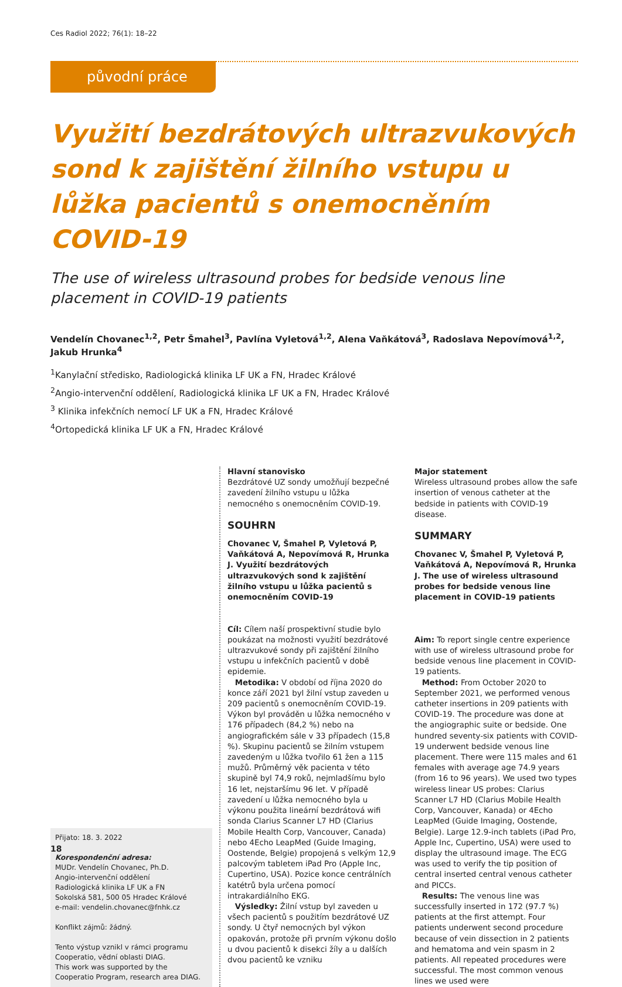Ces Radiol 2022; 76(1): 18–22
původní práce
Využití bezdrátových ultrazvukových sond k zajištění žilního vstupu u lůžka pacientů s onemocněním COVID-19
The use of wireless ultrasound probes for bedside venous line placement in COVID-19 patients
Vendelín Chovanec<sup>1,2</sup>, Petr Šmahel<sup>3</sup>, Pavlína Vyletová<sup>1,2</sup>, Alena Vaňkátová<sup>3</sup>, Radoslava Nepovímová<sup>1,2</sup>, Jakub Hrunka<sup>4</sup>
<sup>1</sup> Kanylační středisko, Radiologická klinika LF UK a FN, Hradec Králové
<sup>2</sup> Angio-intervenční oddělení, Radiologická klinika LF UK a FN, Hradec Králové
<sup>3</sup> Klinika infekčních nemocí LF UK a FN, Hradec Králové
<sup>4</sup> Ortopedická klinika LF UK a FN, Hradec Králové
Přijato: 18. 3. 2022
Korespondenční adresa:
MUDr. Vendelín Chovanec, Ph.D.
Angio-intervenční oddělení
Radiologická klinika LF UK a FN
Sokolská 581, 500 05 Hradec Králové
e-mail: vendelin.chovanec@fnhk.cz
Konflikt zájmů: žádný.
Tento výstup vznikl v rámci programu Cooperatio, vědní oblasti DIAG.
This work was supported by the Cooperatio Program, research area DIAG.
Hlavní stanovisko
Bezdrátové UZ sondy umožňují bezpečné zavedení žilního vstupu u lůžka nemocného s onemocněním COVID-19.
SOUHRN
Chovanec V, Šmahel P, Vyletová P, Vaňkátová A, Nepovímová R, Hrunka J. Využití bezdrátových ultrazvukových sond k zajištění žilního vstupu u lůžka pacientů s onemocněním COVID-19
Cíl: Cílem naší prospektivní studie bylo poukázat na možnosti využití bezdrátové ultrazvukové sondy při zajištění žilního vstupu u infekčních pacientů v době epidemie.
Metodika: V období od října 2020 do konce září 2021 byl žilní vstup zaveden u 209 pacientů s onemocněním COVID-19. Výkon byl prováděn u lůžka nemocného v 176 případech (84,2 %) nebo na angiografickém sále v 33 případech (15,8 %). Skupinu pacientů se žilním vstupem zavedeným u lůžka tvořilo 61 žen a 115 mužů. Průměrný věk pacienta v této skupině byl 74,9 roků, nejmladšímu bylo 16 let, nejstaršímu 96 let. V případě zavedení u lůžka nemocného byla u výkonu použita lineární bezdrátová wifi sonda Clarius Scanner L7 HD (Clarius Mobile Health Corp, Vancouver, Canada) nebo 4Echo LeapMed (Guide Imaging, Oostende, Belgie) propojená s velkým 12,9 palcovým tabletem iPad Pro (Apple Inc, Cupertino, USA). Pozice konce centrálních katétrů byla určena pomocí intrakardiálního EKG.
Výsledky: Žilní vstup byl zaveden u všech pacientů s použitím bezdrátové UZ sondy. U čtyř nemocných byl výkon opakován, protože při prvním výkonu došlo u dvou pacientů k disekci žíly a u dalších dvou pacientů ke vzniku
Major statement
Wireless ultrasound probes allow the safe insertion of venous catheter at the bedside in patients with COVID-19 disease.
SUMMARY
Chovanec V, Šmahel P, Vyletová P, Vaňkátová A, Nepovímová R, Hrunka J. The use of wireless ultrasound probes for bedside venous line placement in COVID-19 patients
Aim: To report single centre experience with use of wireless ultrasound probe for bedside venous line placement in COVID-19 patients.
Method: From October 2020 to September 2021, we performed venous catheter insertions in 209 patients with COVID-19. The procedure was done at the angiographic suite or bedside. One hundred seventy-six patients with COVID-19 underwent bedside venous line placement. There were 115 males and 61 females with average age 74.9 years (from 16 to 96 years). We used two types wireless linear US probes: Clarius Scanner L7 HD (Clarius Mobile Health Corp, Vancouver, Kanada) or 4Echo LeapMed (Guide Imaging, Oostende, Belgie). Large 12.9-inch tablets (iPad Pro, Apple Inc, Cupertino, USA) were used to display the ultrasound image. The ECG was used to verify the tip position of central inserted central venous catheter and PICCs.
Results: The venous line was successfully inserted in 172 (97.7 %) patients at the first attempt. Four patients underwent second procedure because of vein dissection in 2 patients and hematoma and vein spasm in 2 patients. All repeated procedures were successful. The most common venous lines we used were
18